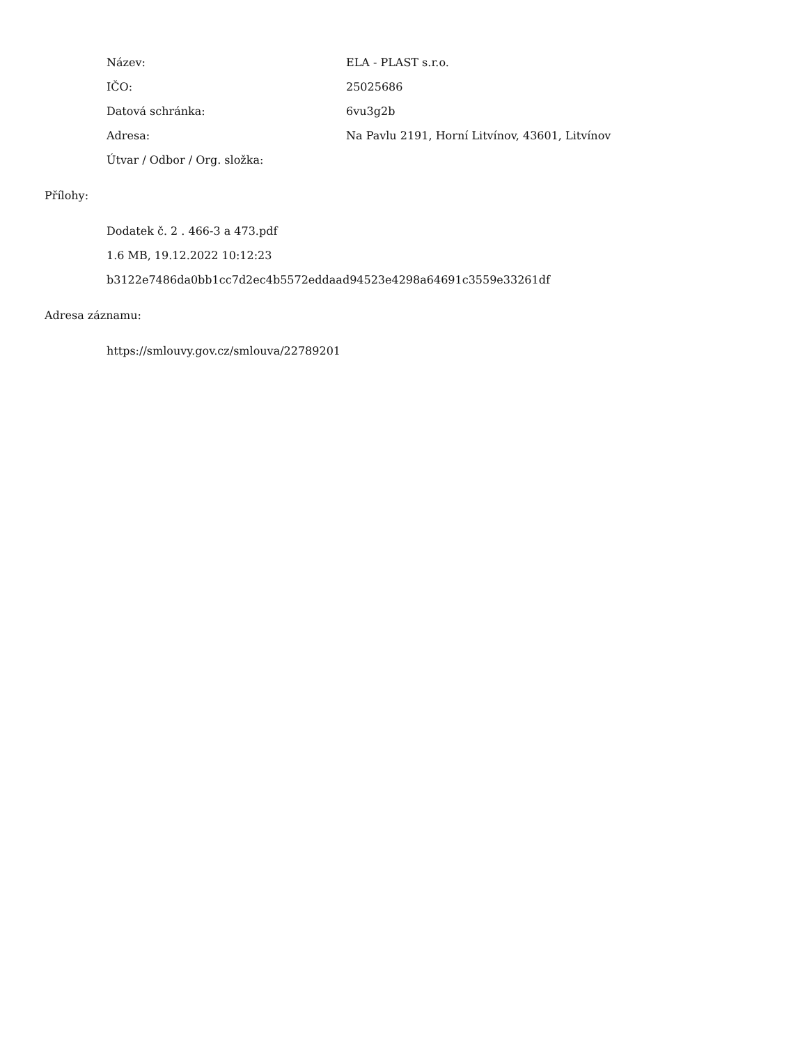| Název: | ELA - PLAST s.r.o. |
| IČO: | 25025686 |
| Datová schránka: | 6vu3g2b |
| Adresa: | Na Pavlu 2191, Horní Litvínov, 43601, Litvínov |
| Útvar / Odbor / Org. složka: | |
Přílohy:
Dodatek č. 2 . 466-3 a 473.pdf
1.6 MB, 19.12.2022 10:12:23
b3122e7486da0bb1cc7d2ec4b5572eddaad94523e4298a64691c3559e33261df
Adresa záznamu:
https://smlouvy.gov.cz/smlouva/22789201